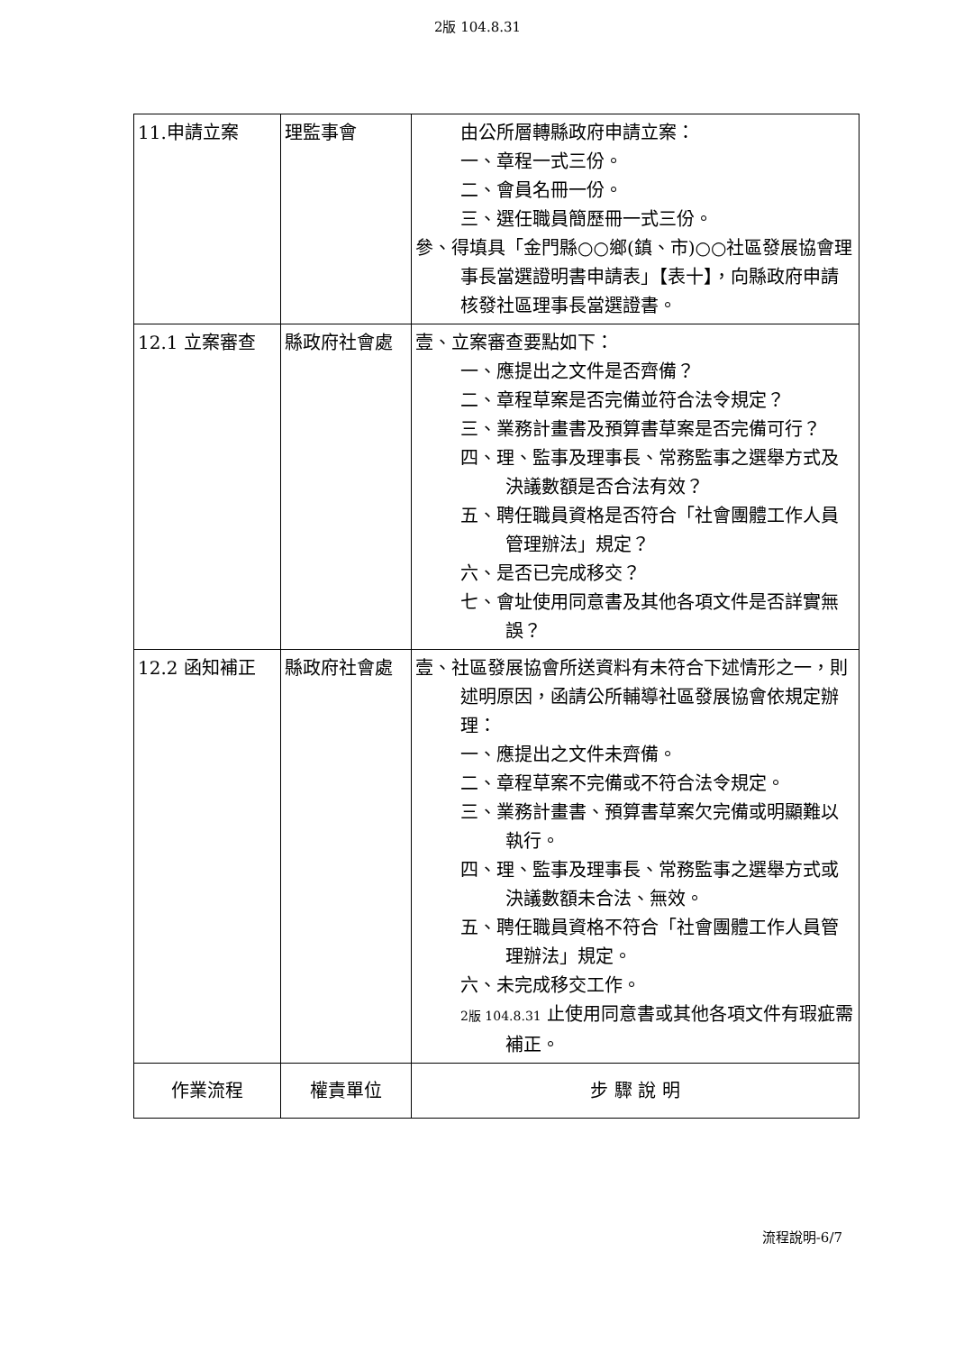2版 104.8.31
| 11.申請立案 | 理監事會 | 由公所層轉縣政府申請立案： 一、章程一式三份。 二、會員名冊一份。 三、選任職員簡歷冊一式三份。 參、得填具「金門縣○○鄉(鎮、市)○○社區發展協會理事長當選證明書申請表」【表十】，向縣政府申請核發社區理事長當選證書。 |
| 12.1 立案審查 | 縣政府社會處 | 壹、立案審查要點如下： 一、應提出之文件是否齊備？ 二、章程草案是否完備並符合法令規定？ 三、業務計畫書及預算書草案是否完備可行？ 四、理、監事及理事長、常務監事之選舉方式及決議數額是否合法有效？ 五、聘任職員資格是否符合「社會團體工作人員管理辦法」規定？ 六、是否已完成移交？ 七、會址使用同意書及其他各項文件是否詳實無誤？ |
| 12.2 函知補正 | 縣政府社會處 | 壹、社區發展協會所送資料有未符合下述情形之一，則述明原因，函請公所輔導社區發展協會依規定辦理： 一、應提出之文件未齊備。 二、章程草案不完備或不符合法令規定。 三、業務計畫書、預算書草案欠完備或明顯難以執行。 四、理、監事及理事長、常務監事之選舉方式或決議數額未合法、無效。 五、聘任職員資格不符合「社會團體工作人員管理辦法」規定。 六、未完成移交工作。 2版 104.8.31 止使用同意書或其他各項文件有瑕疵需補正。 |
| 作業流程 | 權責單位 | 步 驟 說 明 |
流程說明-6/7